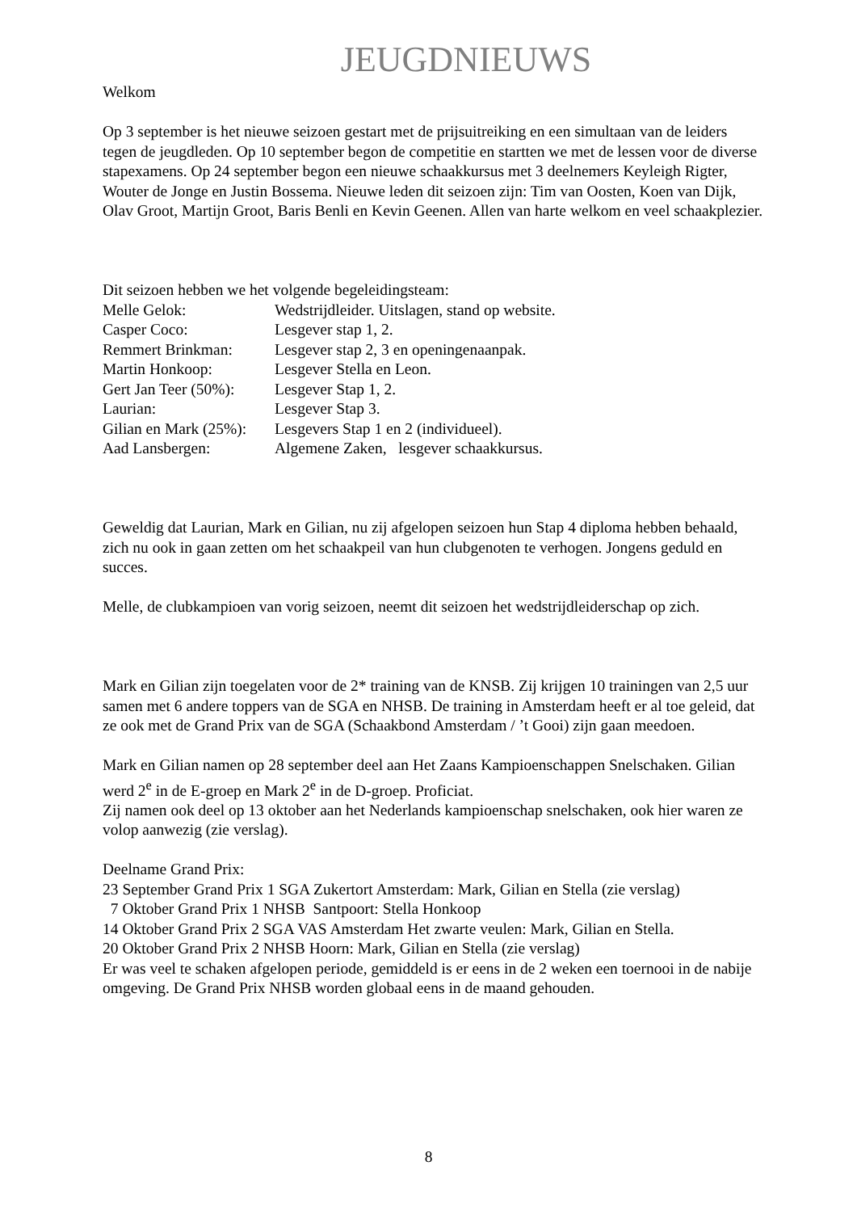JEUGDNIEUWS
Welkom
Op 3 september is het nieuwe seizoen gestart met de prijsuitreiking en een simultaan van de leiders tegen de jeugdleden. Op 10 september begon de competitie en startten we met de lessen voor de diverse stapexamens. Op 24 september begon een nieuwe schaakkursus met 3 deelnemers Keyleigh Rigter, Wouter de Jonge en Justin Bossema. Nieuwe leden dit seizoen zijn: Tim van Oosten, Koen van Dijk, Olav Groot, Martijn Groot, Baris Benli en Kevin Geenen. Allen van harte welkom en veel schaakplezier.
Dit seizoen hebben we het volgende begeleidingsteam:
Melle Gelok: Wedstrijdleider. Uitslagen, stand op website.
Casper Coco: Lesgever stap 1, 2.
Remmert Brinkman: Lesgever stap 2, 3 en openingenaanpak.
Martin Honkoop: Lesgever Stella en Leon.
Gert Jan Teer (50%): Lesgever Stap 1, 2.
Laurian: Lesgever Stap 3.
Gilian en Mark (25%): Lesgevers Stap 1 en 2 (individueel).
Aad Lansbergen: Algemene Zaken, lesgever schaakkursus.
Geweldig dat Laurian, Mark en Gilian, nu zij afgelopen seizoen hun Stap 4 diploma hebben behaald, zich nu ook in gaan zetten om het schaakpeil van hun clubgenoten te verhogen. Jongens geduld en succes.
Melle, de clubkampioen van vorig seizoen, neemt dit seizoen het wedstrijdleiderschap op zich.
Mark en Gilian zijn toegelaten voor de 2* training van de KNSB. Zij krijgen 10 trainingen van 2,5 uur samen met 6 andere toppers van de SGA en NHSB. De training in Amsterdam heeft er al toe geleid, dat ze ook met de Grand Prix van de SGA (Schaakbond Amsterdam / ’t Gooi) zijn gaan meedoen.
Mark en Gilian namen op 28 september deel aan Het Zaans Kampioenschappen Snelschaken. Gilian werd 2<sup>e</sup> in de E-groep en Mark 2<sup>e</sup> in de D-groep. Proficiat.
Zij namen ook deel op 13 oktober aan het Nederlands kampioenschap snelschaken, ook hier waren ze volop aanwezig (zie verslag).
Deelname Grand Prix:
23 September Grand Prix 1 SGA Zukertort Amsterdam: Mark, Gilian en Stella (zie verslag)
7 Oktober Grand Prix 1 NHSB Santpoort: Stella Honkoop
14 Oktober Grand Prix 2 SGA VAS Amsterdam Het zwarte veulen: Mark, Gilian en Stella.
20 Oktober Grand Prix 2 NHSB Hoorn: Mark, Gilian en Stella (zie verslag)
Er was veel te schaken afgelopen periode, gemiddeld is er eens in de 2 weken een toernooi in de nabije omgeving. De Grand Prix NHSB worden globaal eens in de maand gehouden.
8